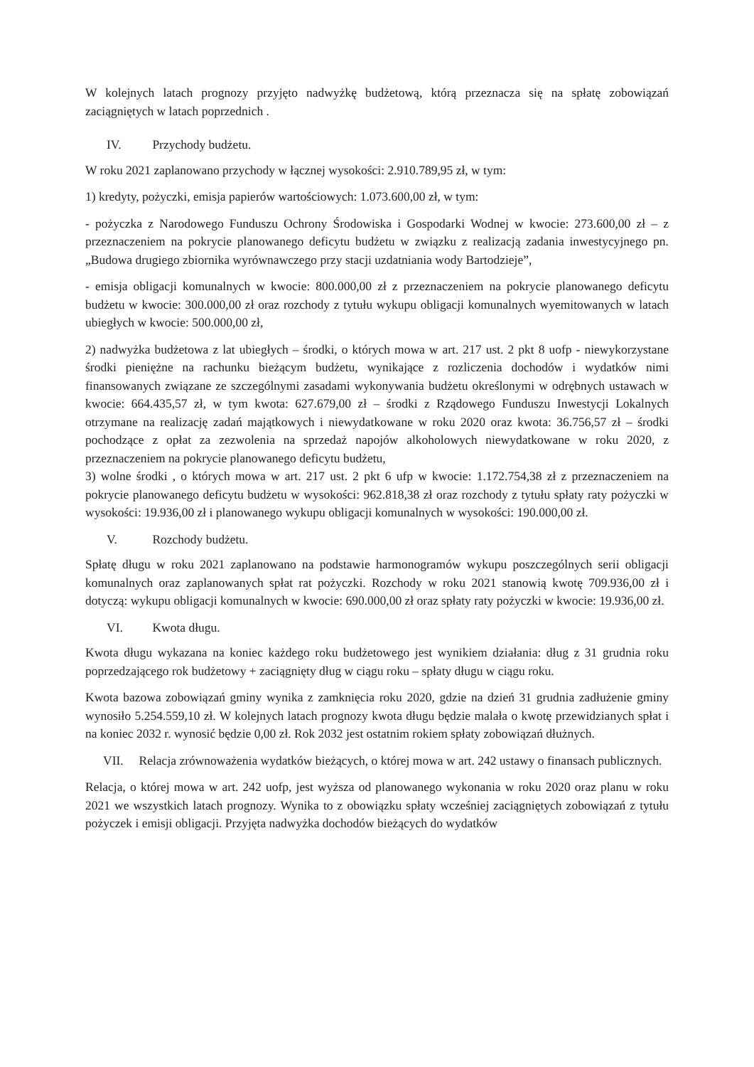W kolejnych latach prognozy przyjęto nadwyżkę budżetową, którą przeznacza się na spłatę zobowiązań zaciągniętych w latach poprzednich .
IV. Przychody budżetu.
W roku 2021 zaplanowano przychody w łącznej wysokości: 2.910.789,95 zł, w tym:
1) kredyty, pożyczki, emisja papierów wartościowych: 1.073.600,00 zł, w tym:
- pożyczka z Narodowego Funduszu Ochrony Środowiska i Gospodarki Wodnej w kwocie: 273.600,00 zł – z przeznaczeniem na pokrycie planowanego deficytu budżetu w związku z realizacją zadania inwestycyjnego pn. „Budowa drugiego zbiornika wyrównawczego przy stacji uzdatniania wody Bartodzieje”,
- emisja obligacji komunalnych w kwocie: 800.000,00 zł z przeznaczeniem na pokrycie planowanego deficytu budżetu w kwocie: 300.000,00 zł oraz rozchody z tytułu wykupu obligacji komunalnych wyemitowanych w latach ubiegłych w kwocie: 500.000,00 zł,
2) nadwyżka budżetowa z lat ubiegłych – środki, o których mowa w art. 217 ust. 2 pkt 8 uofp - niewykorzystane środki pieniężne na rachunku bieżącym budżetu, wynikające z rozliczenia dochodów i wydatków nimi finansowanych związane ze szczególnymi zasadami wykonywania budżetu określonymi w odrębnych ustawach w kwocie: 664.435,57 zł, w tym kwota: 627.679,00 zł – środki z Rządowego Funduszu Inwestycji Lokalnych otrzymane na realizację zadań majątkowych i niewydatkowane w roku 2020 oraz kwota: 36.756,57 zł – środki pochodzące z opłat za zezwolenia na sprzedaż napojów alkoholowych niewydatkowane w roku 2020, z przeznaczeniem na pokrycie planowanego deficytu budżetu,
3) wolne środki , o których mowa w art. 217 ust. 2 pkt 6 ufp w kwocie: 1.172.754,38 zł z przeznaczeniem na pokrycie planowanego deficytu budżetu w wysokości: 962.818,38 zł oraz rozchody z tytułu spłaty raty pożyczki w wysokości: 19.936,00 zł i planowanego wykupu obligacji komunalnych w wysokości: 190.000,00 zł.
V. Rozchody budżetu.
Spłatę długu w roku 2021 zaplanowano na podstawie harmonogramów wykupu poszczególnych serii obligacji komunalnych oraz zaplanowanych spłat rat pożyczki. Rozchody w roku 2021 stanowią kwotę 709.936,00 zł i dotyczą: wykupu obligacji komunalnych w kwocie: 690.000,00 zł oraz spłaty raty pożyczki w kwocie: 19.936,00 zł.
VI. Kwota długu.
Kwota długu wykazana na koniec każdego roku budżetowego jest wynikiem działania: dług z 31 grudnia roku poprzedzającego rok budżetowy + zaciągnięty dług w ciągu roku – spłaty długu w ciągu roku.
Kwota bazowa zobowiązań gminy wynika z zamknięcia roku 2020, gdzie na dzień 31 grudnia zadłużenie gminy wynosiło 5.254.559,10 zł. W kolejnych latach prognozy kwota długu będzie malała o kwotę przewidzianych spłat i na koniec 2032 r. wynosić będzie 0,00 zł. Rok 2032 jest ostatnim rokiem spłaty zobowiązań dłużnych.
VII. Relacja zrównoważenia wydatków bieżących, o której mowa w art. 242 ustawy o finansach publicznych.
Relacja, o której mowa w art. 242 uofp, jest wyższa od planowanego wykonania w roku 2020 oraz planu w roku 2021 we wszystkich latach prognozy. Wynika to z obowiązku spłaty wcześniej zaciągniętych zobowiązań z tytułu pożyczek i emisji obligacji. Przyjęta nadwyżka dochodów bieżących do wydatków